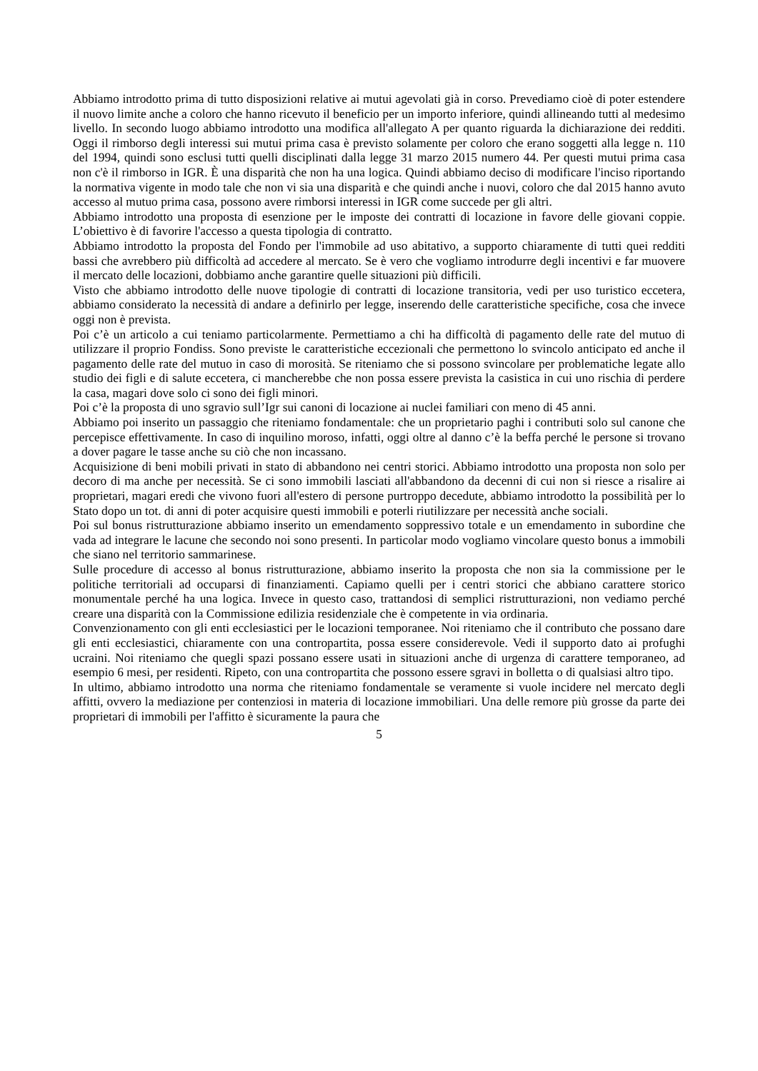Abbiamo introdotto prima di tutto disposizioni relative ai mutui agevolati già in corso. Prevediamo cioè di poter estendere il nuovo limite anche a coloro che hanno ricevuto il beneficio per un importo inferiore, quindi allineando tutti al medesimo livello. In secondo luogo abbiamo introdotto una modifica all'allegato A per quanto riguarda la dichiarazione dei redditi. Oggi il rimborso degli interessi sui mutui prima casa è previsto solamente per coloro che erano soggetti alla legge n. 110 del 1994, quindi sono esclusi tutti quelli disciplinati dalla legge 31 marzo 2015 numero 44. Per questi mutui prima casa non c'è il rimborso in IGR. È una disparità che non ha una logica. Quindi abbiamo deciso di modificare l'inciso riportando la normativa vigente in modo tale che non vi sia una disparità e che quindi anche i nuovi, coloro che dal 2015 hanno avuto accesso al mutuo prima casa, possono avere rimborsi interessi in IGR come succede per gli altri.
Abbiamo introdotto una proposta di esenzione per le imposte dei contratti di locazione in favore delle giovani coppie. L’obiettivo è di favorire l'accesso a questa tipologia di contratto.
Abbiamo introdotto la proposta del Fondo per l'immobile ad uso abitativo, a supporto chiaramente di tutti quei redditi bassi che avrebbero più difficoltà ad accedere al mercato. Se è vero che vogliamo introdurre degli incentivi e far muovere il mercato delle locazioni, dobbiamo anche garantire quelle situazioni più difficili.
Visto che abbiamo introdotto delle nuove tipologie di contratti di locazione transitoria, vedi per uso turistico eccetera, abbiamo considerato la necessità di andare a definirlo per legge, inserendo delle caratteristiche specifiche, cosa che invece oggi non è prevista.
Poi c’è un articolo a cui teniamo particolarmente. Permettiamo a chi ha difficoltà di pagamento delle rate del mutuo di utilizzare il proprio Fondiss. Sono previste le caratteristiche eccezionali che permettono lo svincolo anticipato ed anche il pagamento delle rate del mutuo in caso di morosità. Se riteniamo che si possono svincolare per problematiche legate allo studio dei figli e di salute eccetera, ci mancherebbe che non possa essere prevista la casistica in cui uno rischia di perdere la casa, magari dove solo ci sono dei figli minori.
Poi c’è la proposta di uno sgravio sull’Igr sui canoni di locazione ai nuclei familiari con meno di 45 anni.
Abbiamo poi inserito un passaggio che riteniamo fondamentale: che un proprietario paghi i contributi solo sul canone che percepisce effettivamente. In caso di inquilino moroso, infatti, oggi oltre al danno c’è la beffa perché le persone si trovano a dover pagare le tasse anche su ciò che non incassano.
Acquisizione di beni mobili privati in stato di abbandono nei centri storici. Abbiamo introdotto una proposta non solo per decoro di ma anche per necessità. Se ci sono immobili lasciati all'abbandono da decenni di cui non si riesce a risalire ai proprietari, magari eredi che vivono fuori all'estero di persone purtroppo decedute, abbiamo introdotto la possibilità per lo Stato dopo un tot. di anni di poter acquisire questi immobili e poterli riutilizzare per necessità anche sociali.
Poi sul bonus ristrutturazione abbiamo inserito un emendamento soppressivo totale e un emendamento in subordine che vada ad integrare le lacune che secondo noi sono presenti. In particolar modo vogliamo vincolare questo bonus a immobili che siano nel territorio sammarinese.
Sulle procedure di accesso al bonus ristrutturazione, abbiamo inserito la proposta che non sia la commissione per le politiche territoriali ad occuparsi di finanziamenti. Capiamo quelli per i centri storici che abbiano carattere storico monumentale perché ha una logica. Invece in questo caso, trattandosi di semplici ristrutturazioni, non vediamo perché creare una disparità con la Commissione edilizia residenziale che è competente in via ordinaria.
Convenzionamento con gli enti ecclesiastici per le locazioni temporanee. Noi riteniamo che il contributo che possano dare gli enti ecclesiastici, chiaramente con una contropartita, possa essere considerevole. Vedi il supporto dato ai profughi ucraini. Noi riteniamo che quegli spazi possano essere usati in situazioni anche di urgenza di carattere temporaneo, ad esempio 6 mesi, per residenti. Ripeto, con una contropartita che possono essere sgravi in bolletta o di qualsiasi altro tipo.
In ultimo, abbiamo introdotto una norma che riteniamo fondamentale se veramente si vuole incidere nel mercato degli affitti, ovvero la mediazione per contenziosi in materia di locazione immobiliari. Una delle remore più grosse da parte dei proprietari di immobili per l'affitto è sicuramente la paura che
5